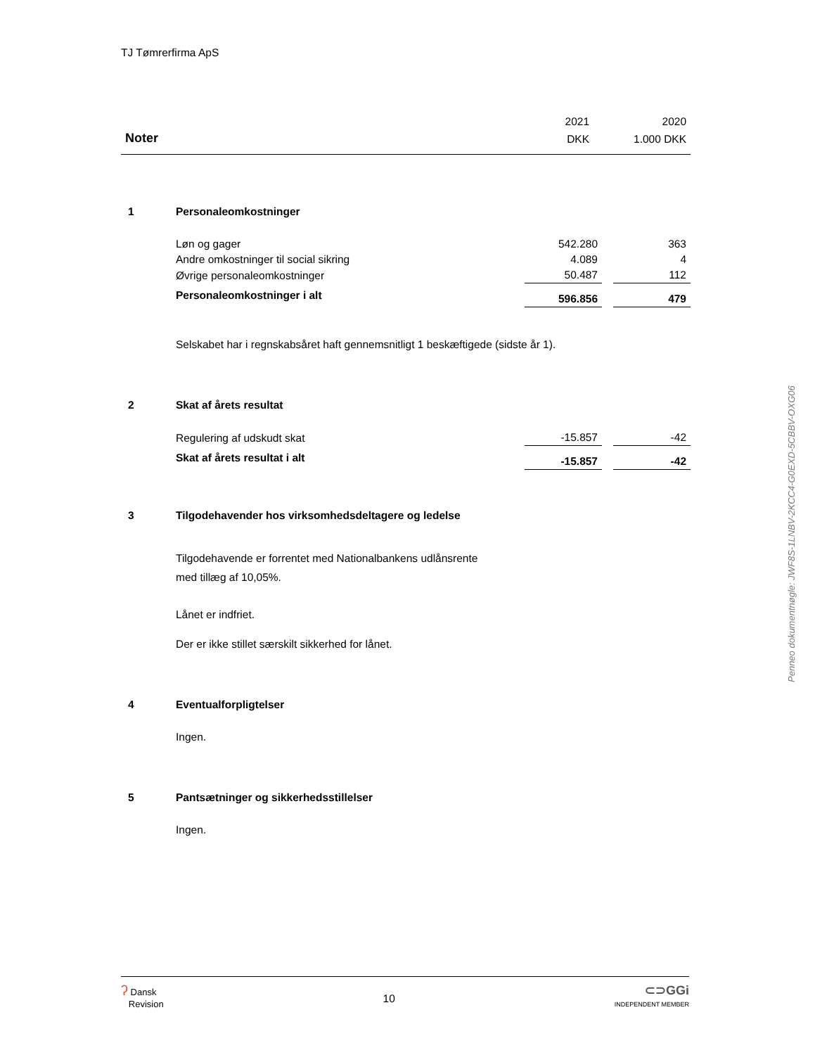TJ Tømrerfirma ApS
| | 2021 | | 2020 |
| Noter | DKK | | 1.000 DKK |
| 1 | Personaleomkostninger | | | |
| | Løn og gager | 542.280 | | 363 |
| | Andre omkostninger til social sikring | 4.089 | | 4 |
| | Øvrige personaleomkostninger | 50.487 | | 112 |
| | Personaleomkostninger i alt | 596.856 | | 479 |
| | Selskabet har i regnskabsåret haft gennemsnitligt 1 beskæftigede (sidste år 1). | | | |
| 2 | Skat af årets resultat | | | |
| | Regulering af udskudt skat | -15.857 | | -42 |
| | Skat af årets resultat i alt | -15.857 | | -42 |
| 3 | Tilgodehavender hos virksomhedsdeltagere og ledelse | | | |
| | Tilgodehavende er forrentet med Nationalbankens udlånsrente med tillæg af 10,05%. | | | |
| | Lånet er indfriet. | | | |
| | Der er ikke stillet særskilt sikkerhed for lånet. | | | |
| 4 | Eventualforpligtelser | | | |
| | Ingen. | | | |
| 5 | Pantsætninger og sikkerhedsstillelser | | | |
| | Ingen. | | | |
Penneo dokumentnøgle: JWF8S-1LNBV-2KCC4-G0EXD-5CBBV-OXG06
ʔ Dansk
Revision
10
⊂⊃GGi
INDEPENDENT MEMBER